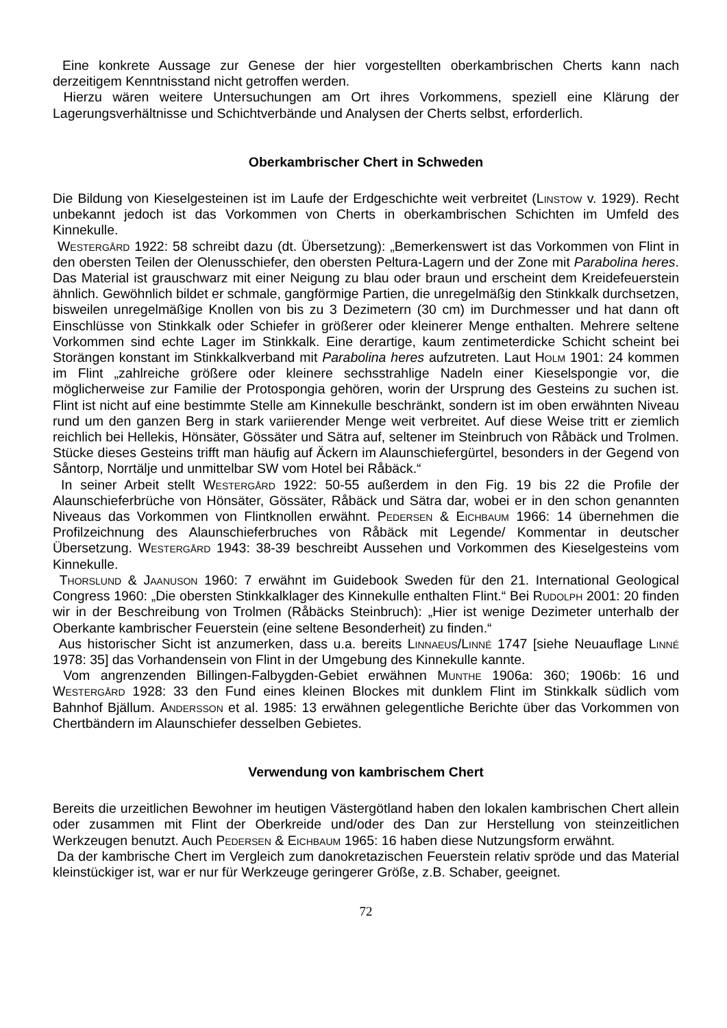Eine konkrete Aussage zur Genese der hier vorgestellten oberkambrischen Cherts kann nach derzeitigem Kenntnisstand nicht getroffen werden.
Hierzu wären weitere Untersuchungen am Ort ihres Vorkommens, speziell eine Klärung der Lagerungsverhältnisse und Schichtverbände und Analysen der Cherts selbst, erforderlich.
Oberkambrischer Chert in Schweden
Die Bildung von Kieselgesteinen ist im Laufe der Erdgeschichte weit verbreitet (Linstow v. 1929). Recht unbekannt jedoch ist das Vorkommen von Cherts in oberkambrischen Schichten im Umfeld des Kinnekulle.
Westergård 1922: 58 schreibt dazu (dt. Übersetzung): „Bemerkenswert ist das Vorkommen von Flint in den obersten Teilen der Olenusschiefer, den obersten Peltura-Lagern und der Zone mit Parabolina heres. Das Material ist grauschwarz mit einer Neigung zu blau oder braun und erscheint dem Kreidefeuerstein ähnlich. Gewöhnlich bildet er schmale, gangförmige Partien, die unregelmäßig den Stinkkalk durchsetzen, bisweilen unregelmäßige Knollen von bis zu 3 Dezimetern (30 cm) im Durchmesser und hat dann oft Einschlüsse von Stinkkalk oder Schiefer in größerer oder kleinerer Menge enthalten. Mehrere seltene Vorkommen sind echte Lager im Stinkkalk. Eine derartige, kaum zentimeterdicke Schicht scheint bei Storängen konstant im Stinkkalkverband mit Parabolina heres aufzutreten. Laut Holm 1901: 24 kommen im Flint „zahlreiche größere oder kleinere sechsstrahlige Nadeln einer Kieselspongie vor, die möglicherweise zur Familie der Protospongia gehören, worin der Ursprung des Gesteins zu suchen ist. Flint ist nicht auf eine bestimmte Stelle am Kinnekulle beschränkt, sondern ist im oben erwähnten Niveau rund um den ganzen Berg in stark variierender Menge weit verbreitet. Auf diese Weise tritt er ziemlich reichlich bei Hellekis, Hönsäter, Gössäter und Sätra auf, seltener im Steinbruch von Råbäck und Trolmen. Stücke dieses Gesteins trifft man häufig auf Äckern im Alaunschiefergürtel, besonders in der Gegend von Såntorp, Norrtälje und unmittelbar SW vom Hotel bei Råbäck.“
In seiner Arbeit stellt Westergård 1922: 50-55 außerdem in den Fig. 19 bis 22 die Profile der Alaunschieferbrüche von Hönsäter, Gössäter, Råbäck und Sätra dar, wobei er in den schon genannten Niveaus das Vorkommen von Flintknollen erwähnt. Pedersen & Eichbaum 1966: 14 übernehmen die Profilzeichnung des Alaunschieferbruches von Råbäck mit Legende/ Kommentar in deutscher Übersetzung. Westergård 1943: 38-39 beschreibt Aussehen und Vorkommen des Kieselgesteins vom Kinnekulle.
Thorslund & Jaanuson 1960: 7 erwähnt im Guidebook Sweden für den 21. International Geological Congress 1960: „Die obersten Stinkkalklager des Kinnekulle enthalten Flint.“ Bei Rudolph 2001: 20 finden wir in der Beschreibung von Trolmen (Råbäcks Steinbruch): „Hier ist wenige Dezimeter unterhalb der Oberkante kambrischer Feuerstein (eine seltene Besonderheit) zu finden.“
Aus historischer Sicht ist anzumerken, dass u.a. bereits Linnaeus/Linné 1747 [siehe Neuauflage Linné 1978: 35] das Vorhandensein von Flint in der Umgebung des Kinnekulle kannte.
Vom angrenzenden Billingen-Falbygden-Gebiet erwähnen Munthe 1906a: 360; 1906b: 16 und Westergård 1928: 33 den Fund eines kleinen Blockes mit dunklem Flint im Stinkkalk südlich vom Bahnhof Bjällum. Andersson et al. 1985: 13 erwähnen gelegentliche Berichte über das Vorkommen von Chertbändern im Alaunschiefer desselben Gebietes.
Verwendung von kambrischem Chert
Bereits die urzeitlichen Bewohner im heutigen Västergötland haben den lokalen kambrischen Chert allein oder zusammen mit Flint der Oberkreide und/oder des Dan zur Herstellung von steinzeitlichen Werkzeugen benutzt. Auch Pedersen & Eichbaum 1965: 16 haben diese Nutzungsform erwähnt.
Da der kambrische Chert im Vergleich zum danokretazischen Feuerstein relativ spröde und das Material kleinstückiger ist, war er nur für Werkzeuge geringerer Größe, z.B. Schaber, geeignet.
72